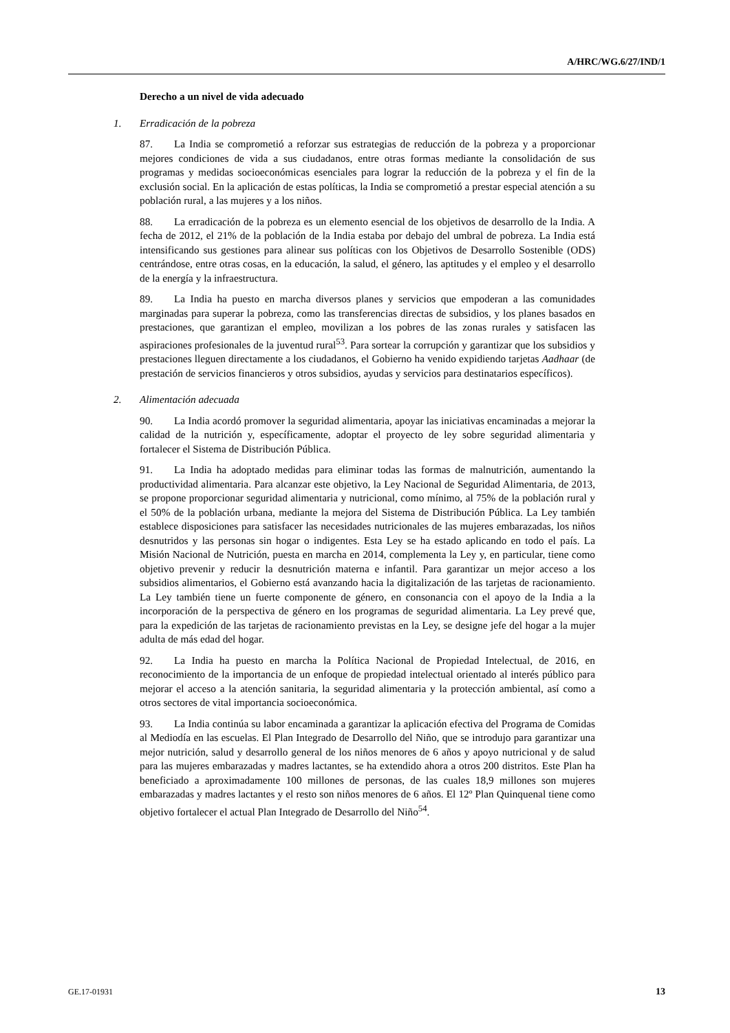A/HRC/WG.6/27/IND/1
Derecho a un nivel de vida adecuado
1. Erradicación de la pobreza
87. La India se comprometió a reforzar sus estrategias de reducción de la pobreza y a proporcionar mejores condiciones de vida a sus ciudadanos, entre otras formas mediante la consolidación de sus programas y medidas socioeconómicas esenciales para lograr la reducción de la pobreza y el fin de la exclusión social. En la aplicación de estas políticas, la India se comprometió a prestar especial atención a su población rural, a las mujeres y a los niños.
88. La erradicación de la pobreza es un elemento esencial de los objetivos de desarrollo de la India. A fecha de 2012, el 21% de la población de la India estaba por debajo del umbral de pobreza. La India está intensificando sus gestiones para alinear sus políticas con los Objetivos de Desarrollo Sostenible (ODS) centrándose, entre otras cosas, en la educación, la salud, el género, las aptitudes y el empleo y el desarrollo de la energía y la infraestructura.
89. La India ha puesto en marcha diversos planes y servicios que empoderan a las comunidades marginadas para superar la pobreza, como las transferencias directas de subsidios, y los planes basados en prestaciones, que garantizan el empleo, movilizan a los pobres de las zonas rurales y satisfacen las aspiraciones profesionales de la juventud rural<sup>53</sup>. Para sortear la corrupción y garantizar que los subsidios y prestaciones lleguen directamente a los ciudadanos, el Gobierno ha venido expidiendo tarjetas Aadhaar (de prestación de servicios financieros y otros subsidios, ayudas y servicios para destinatarios específicos).
2. Alimentación adecuada
90. La India acordó promover la seguridad alimentaria, apoyar las iniciativas encaminadas a mejorar la calidad de la nutrición y, específicamente, adoptar el proyecto de ley sobre seguridad alimentaria y fortalecer el Sistema de Distribución Pública.
91. La India ha adoptado medidas para eliminar todas las formas de malnutrición, aumentando la productividad alimentaria. Para alcanzar este objetivo, la Ley Nacional de Seguridad Alimentaria, de 2013, se propone proporcionar seguridad alimentaria y nutricional, como mínimo, al 75% de la población rural y el 50% de la población urbana, mediante la mejora del Sistema de Distribución Pública. La Ley también establece disposiciones para satisfacer las necesidades nutricionales de las mujeres embarazadas, los niños desnutridos y las personas sin hogar o indigentes. Esta Ley se ha estado aplicando en todo el país. La Misión Nacional de Nutrición, puesta en marcha en 2014, complementa la Ley y, en particular, tiene como objetivo prevenir y reducir la desnutrición materna e infantil. Para garantizar un mejor acceso a los subsidios alimentarios, el Gobierno está avanzando hacia la digitalización de las tarjetas de racionamiento. La Ley también tiene un fuerte componente de género, en consonancia con el apoyo de la India a la incorporación de la perspectiva de género en los programas de seguridad alimentaria. La Ley prevé que, para la expedición de las tarjetas de racionamiento previstas en la Ley, se designe jefe del hogar a la mujer adulta de más edad del hogar.
92. La India ha puesto en marcha la Política Nacional de Propiedad Intelectual, de 2016, en reconocimiento de la importancia de un enfoque de propiedad intelectual orientado al interés público para mejorar el acceso a la atención sanitaria, la seguridad alimentaria y la protección ambiental, así como a otros sectores de vital importancia socioeconómica.
93. La India continúa su labor encaminada a garantizar la aplicación efectiva del Programa de Comidas al Mediodía en las escuelas. El Plan Integrado de Desarrollo del Niño, que se introdujo para garantizar una mejor nutrición, salud y desarrollo general de los niños menores de 6 años y apoyo nutricional y de salud para las mujeres embarazadas y madres lactantes, se ha extendido ahora a otros 200 distritos. Este Plan ha beneficiado a aproximadamente 100 millones de personas, de las cuales 18,9 millones son mujeres embarazadas y madres lactantes y el resto son niños menores de 6 años. El 12º Plan Quinquenal tiene como objetivo fortalecer el actual Plan Integrado de Desarrollo del Niño<sup>54</sup>.
GE.17-01931 13